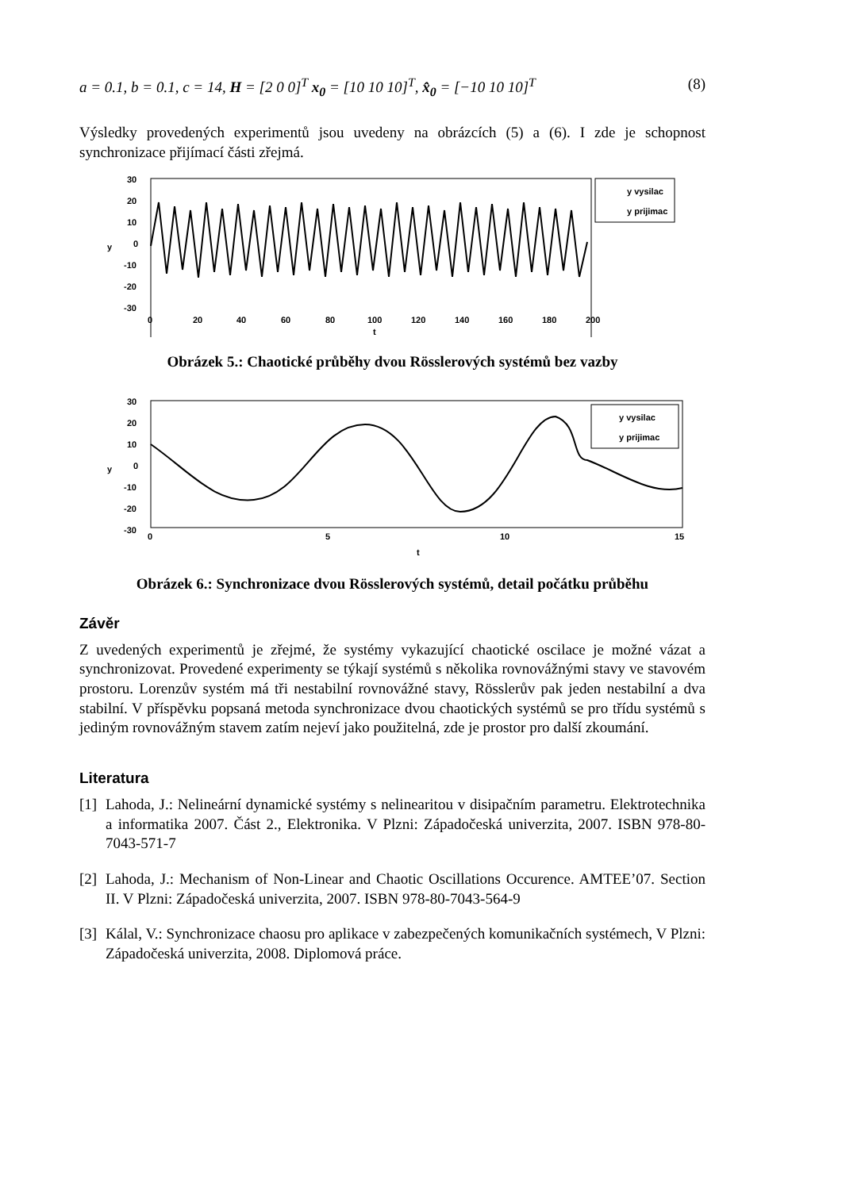a = 0.1, b = 0.1, c = 14, H = [2 0 0]<sup>T</sup> x<sub>0</sub> = [10 10 10]<sup>T</sup>, x̂<sub>0</sub> = [−10 10 10]<sup>T</sup> (8)
Výsledky provedených experimentů jsou uvedeny na obrázcích (5) a (6). I zde je schopnost synchronizace přijímací části zřejmá.
30
20
10
0
-10
-20
-30
y
0
20
40
60
80
100
120
140
160
180
200
t
y vysilac
y prijimac
Obrázek 5.: Chaotické průběhy dvou Rösslerových systémů bez vazby
30
20
10
0
-10
-20
-30
y
0
5
10
15
t
y vysilac
y prijimac
Obrázek 6.: Synchronizace dvou Rösslerových systémů, detail počátku průběhu
Závěr
Z uvedených experimentů je zřejmé, že systémy vykazující chaotické oscilace je možné vázat a synchronizovat. Provedené experimenty se týkají systémů s několika rovnovážnými stavy ve stavovém prostoru. Lorenzův systém má tři nestabilní rovnovážné stavy, Rösslerův pak jeden nestabilní a dva stabilní. V příspěvku popsaná metoda synchronizace dvou chaotických systémů se pro třídu systémů s jediným rovnovážným stavem zatím nejeví jako použitelná, zde je prostor pro další zkoumání.
Literatura
[1] Lahoda, J.: Nelineární dynamické systémy s nelinearitou v disipačním parametru. Elektrotechnika a informatika 2007. Část 2., Elektronika. V Plzni: Západočeská univerzita, 2007. ISBN 978-80-7043-571-7
[2] Lahoda, J.: Mechanism of Non-Linear and Chaotic Oscillations Occurence. AMTEE’07. Section II. V Plzni: Západočeská univerzita, 2007. ISBN 978-80-7043-564-9
[3] Kálal, V.: Synchronizace chaosu pro aplikace v zabezpečených komunikačních systémech, V Plzni: Západočeská univerzita, 2008. Diplomová práce.